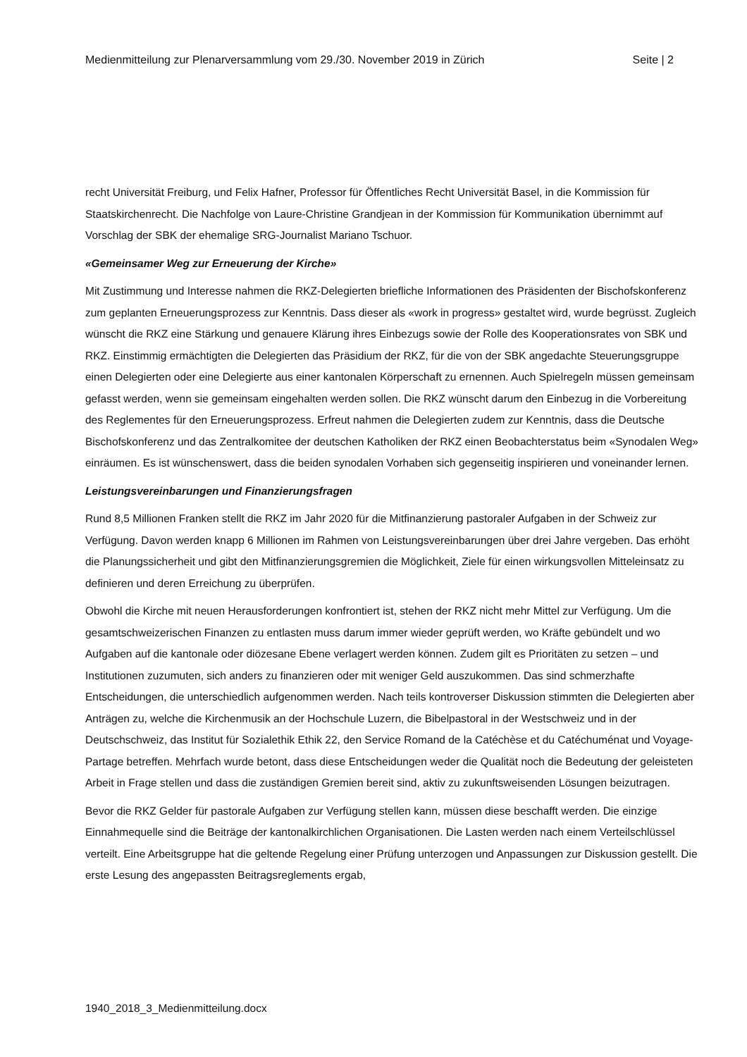Medienmitteilung zur Plenarversammlung vom 29./30. November 2019 in Zürich Seite | 2
recht Universität Freiburg, und Felix Hafner, Professor für Öffentliches Recht Universität Basel, in die Kommission für Staatskirchenrecht. Die Nachfolge von Laure-Christine Grandjean in der Kommission für Kommunikation übernimmt auf Vorschlag der SBK der ehemalige SRG-Journalist Mariano Tschuor.
«Gemeinsamer Weg zur Erneuerung der Kirche»
Mit Zustimmung und Interesse nahmen die RKZ-Delegierten briefliche Informationen des Präsidenten der Bischofskonferenz zum geplanten Erneuerungsprozess zur Kenntnis. Dass dieser als «work in progress» gestaltet wird, wurde begrüsst. Zugleich wünscht die RKZ eine Stärkung und genauere Klärung ihres Einbezugs sowie der Rolle des Kooperationsrates von SBK und RKZ. Einstimmig ermächtigten die Delegierten das Präsidium der RKZ, für die von der SBK angedachte Steuerungsgruppe einen Delegierten oder eine Delegierte aus einer kantonalen Körperschaft zu ernennen. Auch Spielregeln müssen gemeinsam gefasst werden, wenn sie gemeinsam eingehalten werden sollen. Die RKZ wünscht darum den Einbezug in die Vorbereitung des Reglementes für den Erneuerungsprozess. Erfreut nahmen die Delegierten zudem zur Kenntnis, dass die Deutsche Bischofskonferenz und das Zentralkomitee der deutschen Katholiken der RKZ einen Beobachterstatus beim «Synodalen Weg» einräumen. Es ist wünschenswert, dass die beiden synodalen Vorhaben sich gegenseitig inspirieren und voneinander lernen.
Leistungsvereinbarungen und Finanzierungsfragen
Rund 8,5 Millionen Franken stellt die RKZ im Jahr 2020 für die Mitfinanzierung pastoraler Aufgaben in der Schweiz zur Verfügung. Davon werden knapp 6 Millionen im Rahmen von Leistungsvereinbarungen über drei Jahre vergeben. Das erhöht die Planungssicherheit und gibt den Mitfinanzierungsgremien die Möglichkeit, Ziele für einen wirkungsvollen Mitteleinsatz zu definieren und deren Erreichung zu überprüfen.
Obwohl die Kirche mit neuen Herausforderungen konfrontiert ist, stehen der RKZ nicht mehr Mittel zur Verfügung. Um die gesamtschweizerischen Finanzen zu entlasten muss darum immer wieder geprüft werden, wo Kräfte gebündelt und wo Aufgaben auf die kantonale oder diözesane Ebene verlagert werden können. Zudem gilt es Prioritäten zu setzen – und Institutionen zuzumuten, sich anders zu finanzieren oder mit weniger Geld auszukommen. Das sind schmerzhafte Entscheidungen, die unterschiedlich aufgenommen werden. Nach teils kontroverser Diskussion stimmten die Delegierten aber Anträgen zu, welche die Kirchenmusik an der Hochschule Luzern, die Bibelpastoral in der Westschweiz und in der Deutschschweiz, das Institut für Sozialethik Ethik 22, den Service Romand de la Catéchèse et du Catéchuménat und Voyage-Partage betreffen. Mehrfach wurde betont, dass diese Entscheidungen weder die Qualität noch die Bedeutung der geleisteten Arbeit in Frage stellen und dass die zuständigen Gremien bereit sind, aktiv zu zukunftsweisenden Lösungen beizutragen.
Bevor die RKZ Gelder für pastorale Aufgaben zur Verfügung stellen kann, müssen diese beschafft werden. Die einzige Einnahmequelle sind die Beiträge der kantonalkirchlichen Organisationen. Die Lasten werden nach einem Verteilschlüssel verteilt. Eine Arbeitsgruppe hat die geltende Regelung einer Prüfung unterzogen und Anpassungen zur Diskussion gestellt. Die erste Lesung des angepassten Beitragsreglements ergab,
1940_2018_3_Medienmitteilung.docx